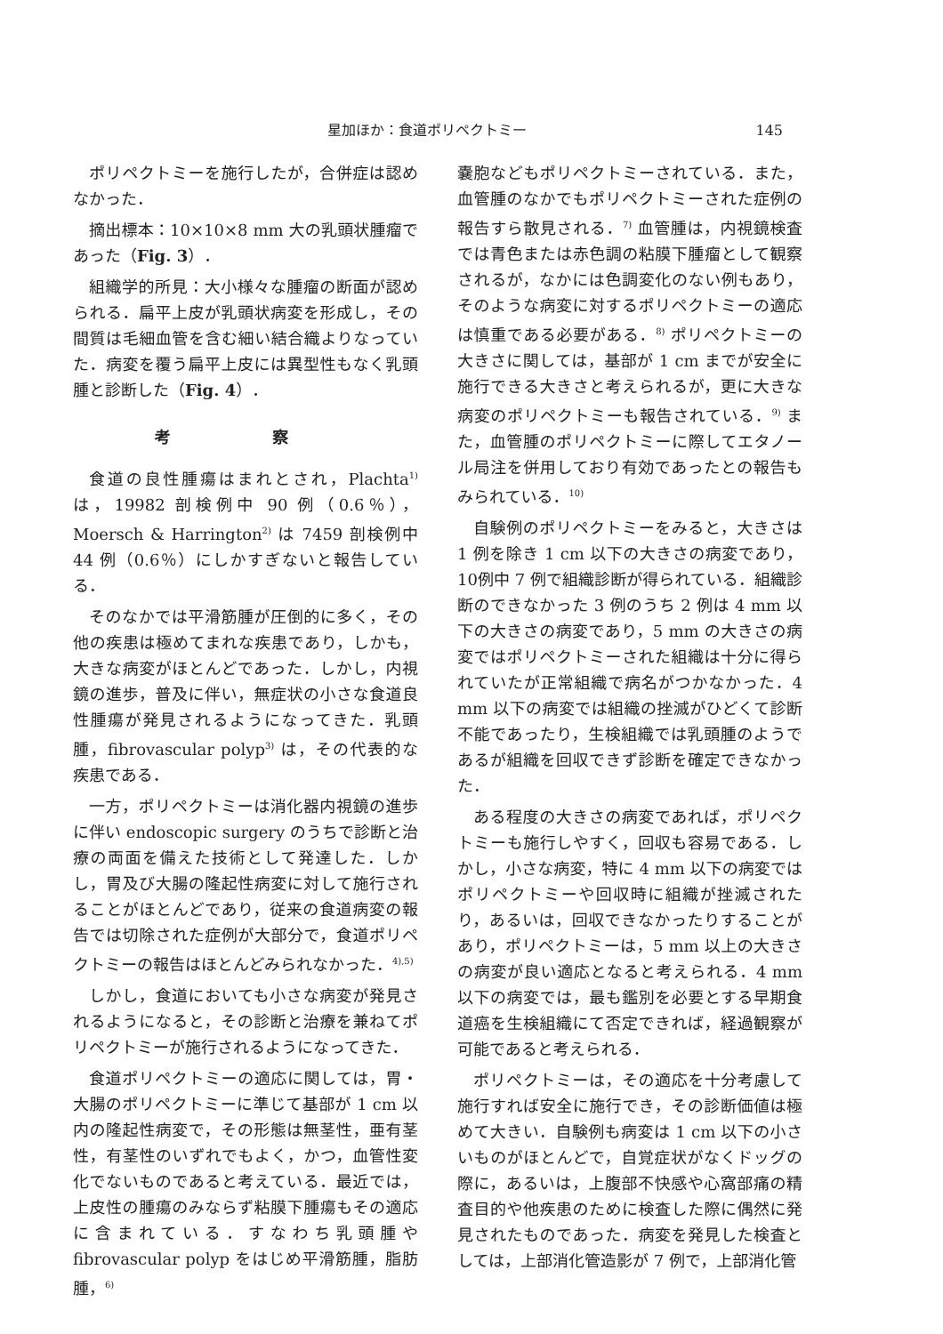星加ほか：食道ポリペクトミー
145
ポリペクトミーを施行したが，合併症は認めなかった．
摘出標本：10×10×8 mm 大の乳頭状腫瘤であった（Fig. 3）．
組織学的所見：大小様々な腫瘤の断面が認められる．扁平上皮が乳頭状病変を形成し，その間質は毛細血管を含む細い結合織よりなっていた．病変を覆う扁平上皮には異型性もなく乳頭腫と診断した（Fig. 4）．
考 察
食道の良性腫瘍はまれとされ，Plachta<sup>1)</sup> は，19982 剖検例中 90 例（0.6％），Moersch & Harrington<sup>2)</sup> は 7459 剖検例中 44 例（0.6％）にしかすぎないと報告している．
そのなかでは平滑筋腫が圧倒的に多く，その他の疾患は極めてまれな疾患であり，しかも，大きな病変がほとんどであった．しかし，内視鏡の進歩，普及に伴い，無症状の小さな食道良性腫瘍が発見されるようになってきた．乳頭腫，fibrovascular polyp<sup>3)</sup> は，その代表的な疾患である．
一方，ポリペクトミーは消化器内視鏡の進歩に伴い endoscopic surgery のうちで診断と治療の両面を備えた技術として発達した．しかし，胃及び大腸の隆起性病変に対して施行されることがほとんどであり，従来の食道病変の報告では切除された症例が大部分で，食道ポリペクトミーの報告はほとんどみられなかった．<sup>4),5)</sup>
しかし，食道においても小さな病変が発見されるようになると，その診断と治療を兼ねてポリペクトミーが施行されるようになってきた．
食道ポリペクトミーの適応に関しては，胃・大腸のポリペクトミーに準じて基部が 1 cm 以内の隆起性病変で，その形態は無茎性，亜有茎性，有茎性のいずれでもよく，かつ，血管性変化でないものであると考えている．最近では，上皮性の腫瘍のみならず粘膜下腫瘍もその適応に含まれている．すなわち乳頭腫や fibrovascular polyp をはじめ平滑筋腫，脂肪腫，<sup>6)</sup>
嚢胞などもポリペクトミーされている．また，血管腫のなかでもポリペクトミーされた症例の報告すら散見される．<sup>7)</sup> 血管腫は，内視鏡検査では青色または赤色調の粘膜下腫瘤として観察されるが，なかには色調変化のない例もあり，そのような病変に対するポリペクトミーの適応は慎重である必要がある．<sup>8)</sup> ポリペクトミーの大きさに関しては，基部が 1 cm までが安全に施行できる大きさと考えられるが，更に大きな病変のポリペクトミーも報告されている．<sup>9)</sup> また，血管腫のポリペクトミーに際してエタノール局注を併用しており有効であったとの報告もみられている．<sup>10)</sup>
自験例のポリペクトミーをみると，大きさは 1 例を除き 1 cm 以下の大きさの病変であり，10例中 7 例で組織診断が得られている．組織診断のできなかった 3 例のうち 2 例は 4 mm 以下の大きさの病変であり，5 mm の大きさの病変ではポリペクトミーされた組織は十分に得られていたが正常組織で病名がつかなかった．4 mm 以下の病変では組織の挫滅がひどくて診断不能であったり，生検組織では乳頭腫のようであるが組織を回収できず診断を確定できなかった．
ある程度の大きさの病変であれば，ポリペクトミーも施行しやすく，回収も容易である．しかし，小さな病変，特に 4 mm 以下の病変ではポリペクトミーや回収時に組織が挫滅されたり，あるいは，回収できなかったりすることがあり，ポリペクトミーは，5 mm 以上の大きさの病変が良い適応となると考えられる．4 mm 以下の病変では，最も鑑別を必要とする早期食道癌を生検組織にて否定できれば，経過観察が可能であると考えられる．
ポリペクトミーは，その適応を十分考慮して施行すれば安全に施行でき，その診断価値は極めて大きい．自験例も病変は 1 cm 以下の小さいものがほとんどで，自覚症状がなくドッグの際に，あるいは，上腹部不快感や心窩部痛の精査目的や他疾患のために検査した際に偶然に発見されたものであった．病変を発見した検査としては，上部消化管造影が 7 例で，上部消化管